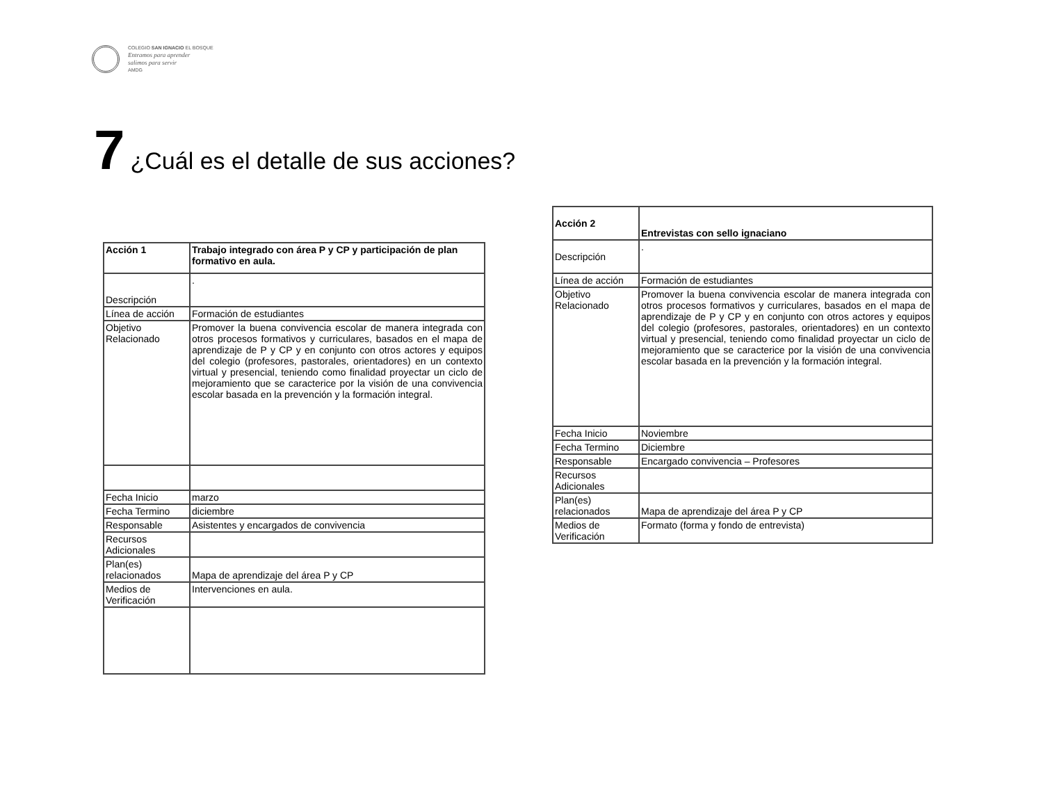COLEGIO SAN IGNACIO EL BOSQUE
Entramos para aprender
salimos para servir
AMDG
7 ¿Cuál es el detalle de sus acciones?
| Acción 1 | Trabajo integrado con área P y CP y participación de plan formativo en aula. |
| Descripción | . |
| Línea de acción | Formación de estudiantes |
| Objetivo Relacionado | Promover la buena convivencia escolar de manera integrada con otros procesos formativos y curriculares, basados en el mapa de aprendizaje de P y CP y en conjunto con otros actores y equipos del colegio (profesores, pastorales, orientadores) en un contexto virtual y presencial, teniendo como finalidad proyectar un ciclo de mejoramiento que se caracterice por la visión de una convivencia escolar basada en la prevención y la formación integral. |
| Fecha Inicio | marzo |
| Fecha Termino | diciembre |
| Responsable | Asistentes y encargados de convivencia |
| Recursos Adicionales | |
| Plan(es) relacionados | Mapa de aprendizaje del área P y CP |
| Medios de Verificación | Intervenciones en aula. |
| Acción 2 | Entrevistas con sello ignaciano |
| Descripción | . |
| Línea de acción | Formación de estudiantes |
| Objetivo Relacionado | Promover la buena convivencia escolar de manera integrada con otros procesos formativos y curriculares, basados en el mapa de aprendizaje de P y CP y en conjunto con otros actores y equipos del colegio (profesores, pastorales, orientadores) en un contexto virtual y presencial, teniendo como finalidad proyectar un ciclo de mejoramiento que se caracterice por la visión de una convivencia escolar basada en la prevención y la formación integral. |
| Fecha Inicio | Noviembre |
| Fecha Termino | Diciembre |
| Responsable | Encargado convivencia – Profesores |
| Recursos Adicionales | |
| Plan(es) relacionados | Mapa de aprendizaje del área P y CP |
| Medios de Verificación | Formato (forma y fondo de entrevista) |